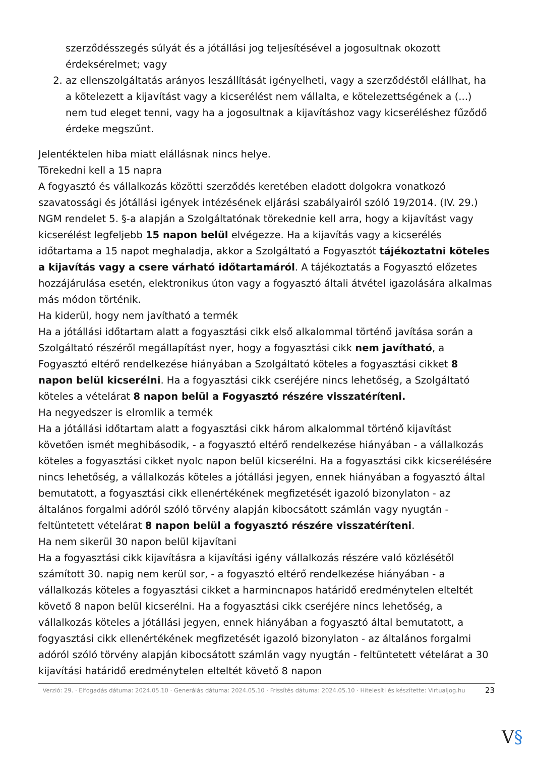szerződésszegés súlyát és a jótállási jog teljesítésével a jogosultnak okozott érdeksérelmet; vagy
2. az ellenszolgáltatás arányos leszállítását igényelheti, vagy a szerződéstől elállhat, ha a kötelezett a kijavítást vagy a kicserélést nem vállalta, e kötelezettségének a (...) nem tud eleget tenni, vagy ha a jogosultnak a kijavításhoz vagy kicseréléshez fűződő érdeke megszűnt.
Jelentéktelen hiba miatt elállásnak nincs helye.
Törekedni kell a 15 napra
A fogyasztó és vállalkozás közötti szerződés keretében eladott dolgokra vonatkozó szavatossági és jótállási igények intézésének eljárási szabályairól szóló 19/2014. (IV. 29.) NGM rendelet 5. §-a alapján a Szolgáltatónak törekednie kell arra, hogy a kijavítást vagy kicserélést legfeljebb 15 napon belül elvégezze. Ha a kijavítás vagy a kicserélés időtartama a 15 napot meghaladja, akkor a Szolgáltató a Fogyasztót tájékoztatni köteles a kijavítás vagy a csere várható időtartamáról. A tájékoztatás a Fogyasztó előzetes hozzájárulása esetén, elektronikus úton vagy a fogyasztó általi átvétel igazolására alkalmas más módon történik.
Ha kiderül, hogy nem javítható a termék
Ha a jótállási időtartam alatt a fogyasztási cikk első alkalommal történő javítása során a Szolgáltató részéről megállapítást nyer, hogy a fogyasztási cikk nem javítható, a Fogyasztó eltérő rendelkezése hiányában a Szolgáltató köteles a fogyasztási cikket 8 napon belül kicserélni. Ha a fogyasztási cikk cseréjére nincs lehetőség, a Szolgáltató köteles a vételárat 8 napon belül a Fogyasztó részére visszatéríteni.
Ha negyedszer is elromlik a termék
Ha a jótállási időtartam alatt a fogyasztási cikk három alkalommal történő kijavítást követően ismét meghibásodik, - a fogyasztó eltérő rendelkezése hiányában - a vállalkozás köteles a fogyasztási cikket nyolc napon belül kicserélni. Ha a fogyasztási cikk kicserélésére nincs lehetőség, a vállalkozás köteles a jótállási jegyen, ennek hiányában a fogyasztó által bemutatott, a fogyasztási cikk ellenértékének megfizetését igazoló bizonylaton - az általános forgalmi adóról szóló törvény alapján kibocsátott számlán vagy nyugtán - feltüntetett vételárat 8 napon belül a fogyasztó részére visszatéríteni.
Ha nem sikerül 30 napon belül kijavítani
Ha a fogyasztási cikk kijavításra a kijavítási igény vállalkozás részére való közlésétől számított 30. napig nem kerül sor, - a fogyasztó eltérő rendelkezése hiányában - a vállalkozás köteles a fogyasztási cikket a harmincnapos határidő eredménytelen elteltét követő 8 napon belül kicserélni. Ha a fogyasztási cikk cseréjére nincs lehetőség, a vállalkozás köteles a jótállási jegyen, ennek hiányában a fogyasztó által bemutatott, a fogyasztási cikk ellenértékének megfizetését igazoló bizonylaton - az általános forgalmi adóról szóló törvény alapján kibocsátott számlán vagy nyugtán - feltüntetett vételárat a 30 kijavítási határidő eredménytelen elteltét követő 8 napon
Verzió: 29. · Elfogadás dátuma: 2024.05.10 · Generálás dátuma: 2024.05.10 · Frissítés dátuma: 2024.05.10 · Hitelesíti és készítette: Virtualjog.hu
23
V§